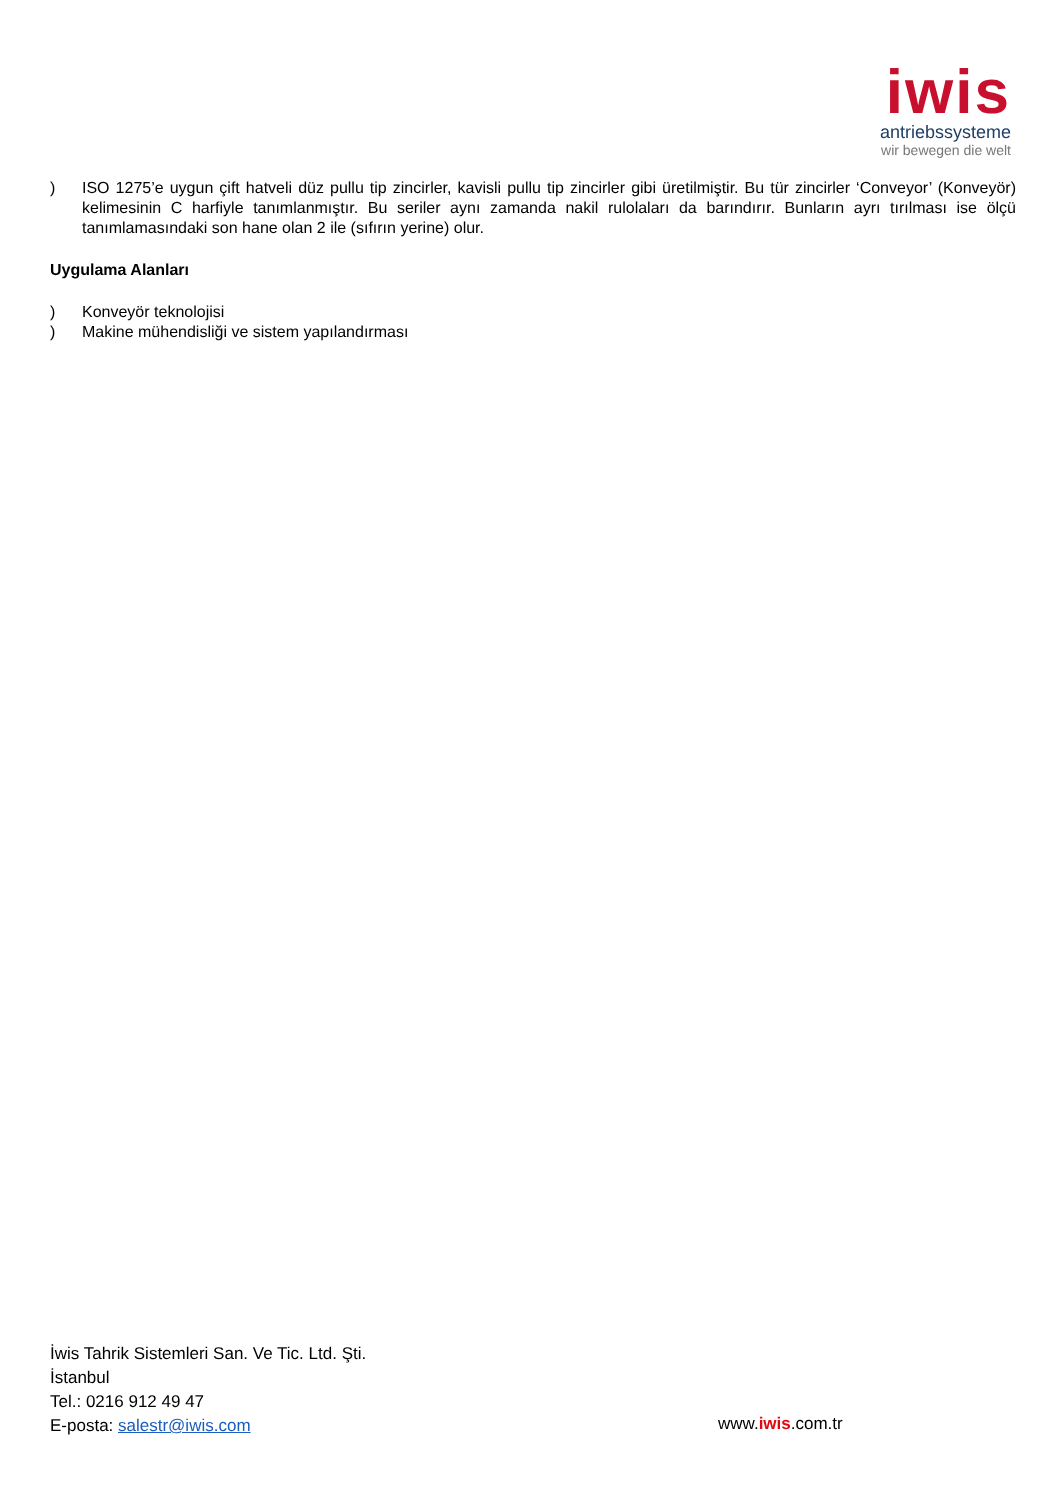iwis
antriebssysteme
wir bewegen die welt
) ISO 1275’e uygun çift hatveli düz pullu tip zincirler, kavisli pullu tip zincirler gibi üretilmiştir. Bu tür zincirler ‘Conveyor’ (Konveyör) kelimesinin C harfiyle tanımlanmıştır. Bu seriler aynı zamanda nakil rulolaları da barındırır. Bunların ayrı tırılması ise ölçü tanımlamasındaki son hane olan 2 ile (sıfırın yerine) olur.
Uygulama Alanları
) Konveyör teknolojisi
) Makine mühendisliği ve sistem yapılandırması
İwis Tahrik Sistemleri San. Ve Tic. Ltd. Şti.
İstanbul
Tel.: 0216 912 49 47
E-posta: salestr@iwis.com
www.iwis.com.tr